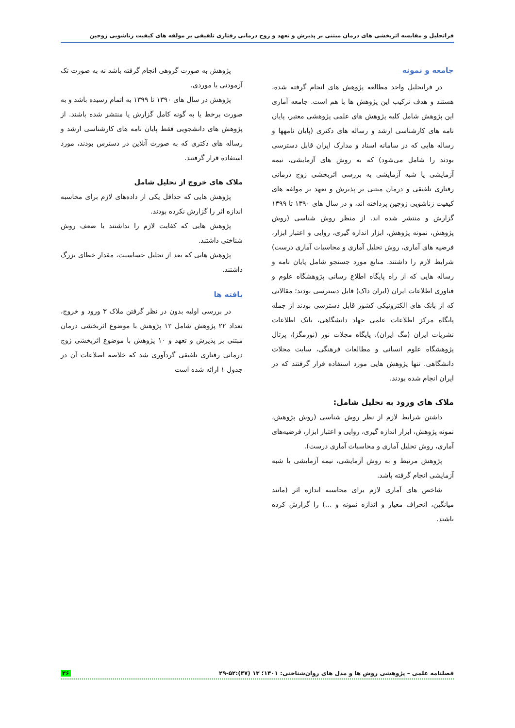فراتحلیل و مقایسه اثربخشی های درمان مبتنی بر پذیرش و تعهد و زوج درمانی رفتاری تلفیقی بر مولفه های کیفیت زناشویی زوجین
جامعه و نمونه
در فراتحلیل واحد مطالعه پژوهش های انجام گرفته شده، هستند و هدف ترکیب این پژوهش ها با هم است. جامعه آماری این پژوهش شامل کلیه پژوهش های علمی پژوهشی معتبر، پایان نامه های کارشناسی ارشد و رساله های دکتری (پایان نامهها و رساله هایی که در سامانه اسناد و مدارک ایران قابل دسترسی بودند را شامل می‌شود) که به روش های آزمایشی، نیمه آزمایشی یا شبه آزمایشی به بررسی اثربخشی زوج درمانی رفتاری تلفیقی و درمان مبتنی بر پذیرش و تعهد بر مولفه های کیفیت زناشویی زوجین پرداخته اند، و در سال های ۱۳۹۰ تا ۱۳۹۹ گزارش و منتشر شده اند. از منظر روش شناسی (روش پژوهش، نمونه پژوهش، ابزار اندازه گیری، روایی و اعتبار ابزار، فرضیه های آماری، روش تحلیل آماری و محاسبات آماری درست) شرایط لازم را داشتند. منابع مورد جستجو شامل پایان نامه و رساله هایی که از راه پایگاه اطلاع رسانی پژوهشگاه علوم و فناوری اطلاعات ایران (ایران داک) قابل دسترسی بودند؛ مقالاتی که از بانک های الکترونیکی کشور قابل دسترسی بودند از جمله پایگاه مرکز اطلاعات علمی جهاد دانشگاهی، بانک اطلاعات نشریات ایران (مگ ایران)، پایگاه مجلات نور (نورمگز)، پرتال پژوهشگاه علوم انسانی و مطالعات فرهنگی، سایت مجلات دانشگاهی. تنها پژوهش هایی مورد استفاده قرار گرفتند که در ایران انجام شده بودند.
ملاک های ورود به تحلیل شامل:
داشتن شرایط لازم از نظر روش شناسی (روش پژوهش، نمونه پژوهش، ابزار اندازه گیری، روایی و اعتبار ابزار، فرضیه‌های آماری، روش تحلیل آماری و محاسبات آماری درست).
پژوهش مرتبط و به روش آزمایشی، نیمه آزمایشی یا شبه آزمایشی انجام گرفته باشد.
شاخص های آماری لازم برای محاسبه اندازه اثر (مانند میانگین، انحراف معیار و اندازه نمونه و ...) را گزارش کرده باشند.
پژوهش به صورت گروهی انجام گرفته باشد نه به صورت تک آزمودنی یا موردی.
پژوهش در سال های ۱۳۹۰ تا ۱۳۹۹ به اتمام رسیده باشد و به صورت برخط یا به گونه کامل گزارش یا منتشر شده باشند. از پژوهش های دانشجویی فقط پایان نامه های کارشناسی ارشد و رساله های دکتری که به صورت آنلاین در دسترس بودند، مورد استفاده قرار گرفتند.
ملاک های خروج از تحلیل شامل
پژوهش هایی که حداقل یکی از داده‌های لازم برای محاسبه اندازه اثر را گزارش نکرده بودند.
پژوهش هایی که کفایت لازم را نداشتند یا ضعف روش شناختی داشتند.
پژوهش هایی که بعد از تحلیل حساسیت، مقدار خطای بزرگ داشتند.
یافته ها
در بررسی اولیه بدون در نظر گرفتن ملاک ۳ ورود و خروج، تعداد ۲۲ پژوهش شامل ۱۲ پژوهش با موضوع اثربخشی درمان مبتنی بر پذیرش و تعهد و ۱۰ پژوهش با موضوع اثربخشی زوج درمانی رفتاری تلفیقی گردآوری شد که خلاصه اصلاعات آن در جدول ۱ ارائه شده است
فصلنامه علمی – پژوهشی روش ها و مدل های روان‌شناختی: ۱۴۰۱؛ ۱۳ (۴۷):۵۲-۲۹ ۳۶